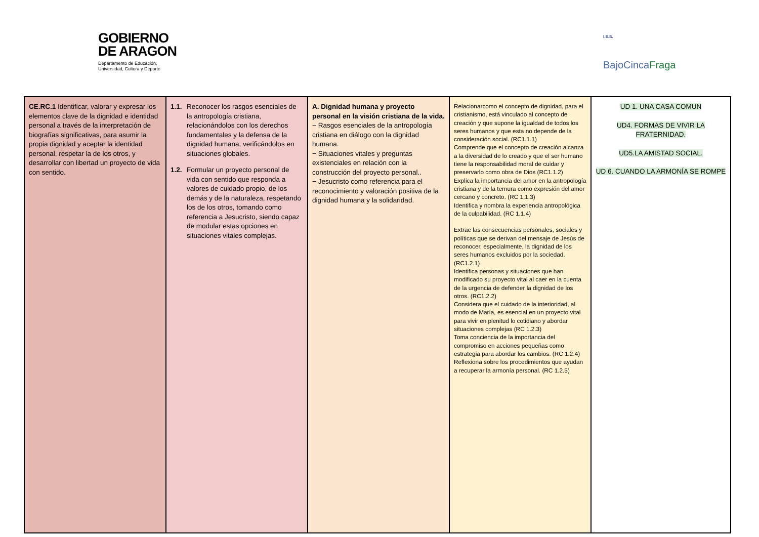GOBIERNO
DE ARAGON
Departamento de Educación,
Universidad, Cultura y Deporte
I.E.S.
BajoCincaFraga
| CE.RC.1 Identificar, valorar y expresar los elementos clave de la dignidad e identidad personal a través de la interpretación de biografías significativas, para asumir la propia dignidad y aceptar la identidad personal, respetar la de los otros, y desarrollar con libertad un proyecto de vida con sentido. | 1.1. Reconocer los rasgos esenciales de la antropología cristiana, relacionándolos con los derechos fundamentales y la defensa de la dignidad humana, verificándolos en situaciones globales. 1.2. Formular un proyecto personal de vida con sentido que responda a valores de cuidado propio, de los demás y de la naturaleza, respetando los de los otros, tomando como referencia a Jesucristo, siendo capaz de modular estas opciones en situaciones vitales complejas. | A. Dignidad humana y proyecto personal en la visión cristiana de la vida. − Rasgos esenciales de la antropología cristiana en diálogo con la dignidad humana. − Situaciones vitales y preguntas existenciales en relación con la construcción del proyecto personal.. − Jesucristo como referencia para el reconocimiento y valoración positiva de la dignidad humana y la solidaridad. | Relacionarcomo el concepto de dignidad, para el cristianismo, está vinculado al concepto de creación y que supone la igualdad de todos los seres humanos y que esta no depende de la consideración social. (RC1.1.1) Comprende que el concepto de creación alcanza a la diversidad de lo creado y que el ser humano tiene la responsabilidad moral de cuidar y preservarlo como obra de Dios (RC1.1.2) Explica la importancia del amor en la antropología cristiana y de la ternura como expresión del amor cercano y concreto. (RC 1.1.3) Identifica y nombra la experiencia antropológica de la culpabilidad. (RC 1.1.4) Extrae las consecuencias personales, sociales y políticas que se derivan del mensaje de Jesús de reconocer, especialmente, la dignidad de los seres humanos excluidos por la sociedad. (RC1.2.1) Identifica personas y situaciones que han modificado su proyecto vital al caer en la cuenta de la urgencia de defender la dignidad de los otros. (RC1.2.2) Considera que el cuidado de la interioridad, al modo de María, es esencial en un proyecto vital para vivir en plenitud lo cotidiano y abordar situaciones complejas (RC 1.2.3) Toma conciencia de la importancia del compromiso en acciones pequeñas como estrategia para abordar los cambios. (RC 1.2.4) Reflexiona sobre los procedimientos que ayudan a recuperar la armonía personal. (RC 1.2.5) | UD 1. UNA CASA COMUN UD4. FORMAS DE VIVIR LA FRATERNIDAD. UD5.LA AMISTAD SOCIAL. UD 6. CUANDO LA ARMONÍA SE ROMPE |